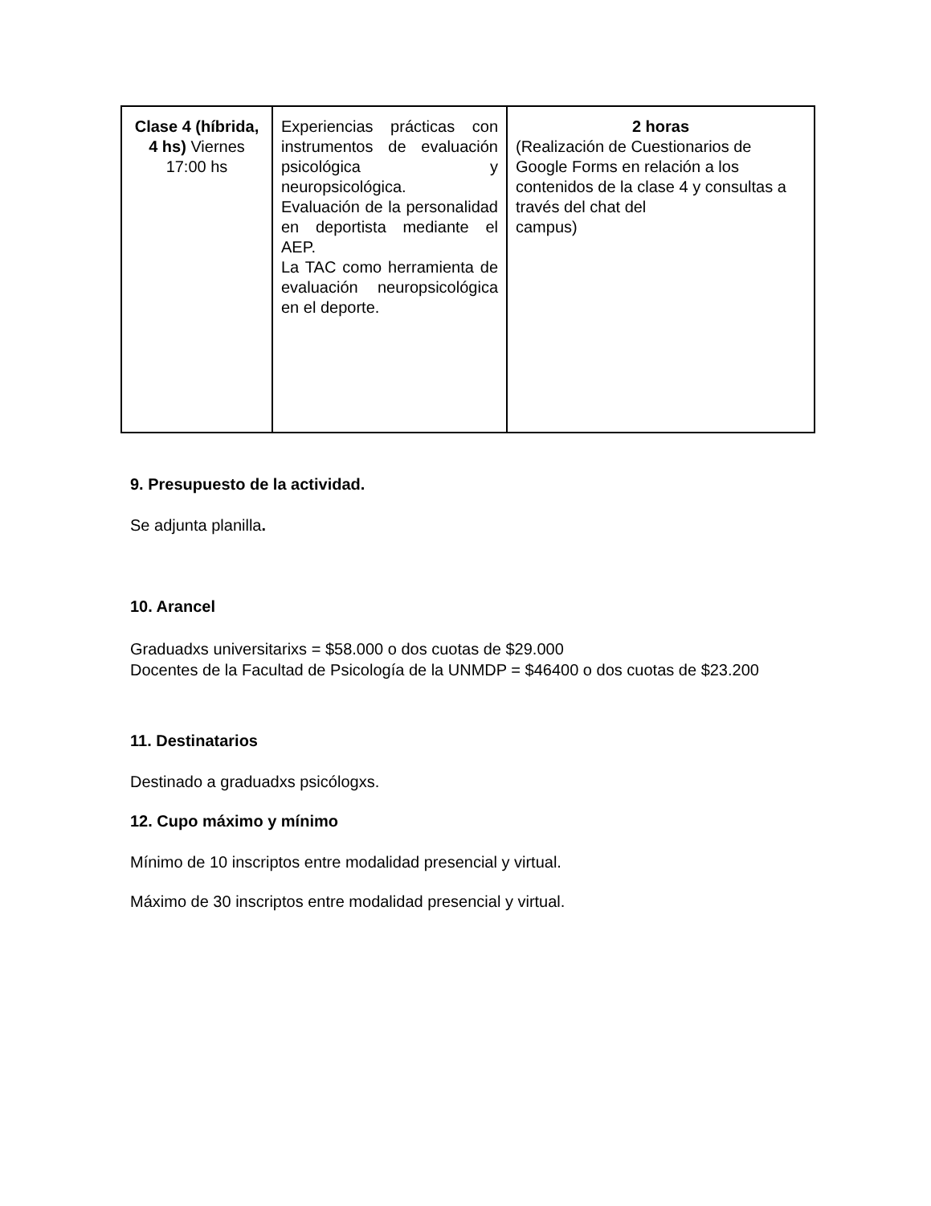| Clase 4 (híbrida, 4 hs) Viernes 17:00 hs | Experiencias prácticas con instrumentos de evaluación psicológica y neuropsicológica. Evaluación de la personalidad en deportista mediante el AEP. La TAC como herramienta de evaluación neuropsicológica en el deporte. | 2 horas (Realización de Cuestionarios de Google Forms en relación a los contenidos de la clase 4 y consultas a través del chat del campus) |
9. Presupuesto de la actividad.
Se adjunta planilla.
10. Arancel
Graduadxs universitarixs = $58.000 o dos cuotas de $29.000
Docentes de la Facultad de Psicología de la UNMDP = $46400 o dos cuotas de $23.200
11. Destinatarios
Destinado a graduadxs psicólogxs.
12. Cupo máximo y mínimo
Mínimo de 10 inscriptos entre modalidad presencial y virtual.
Máximo de 30 inscriptos entre modalidad presencial y virtual.